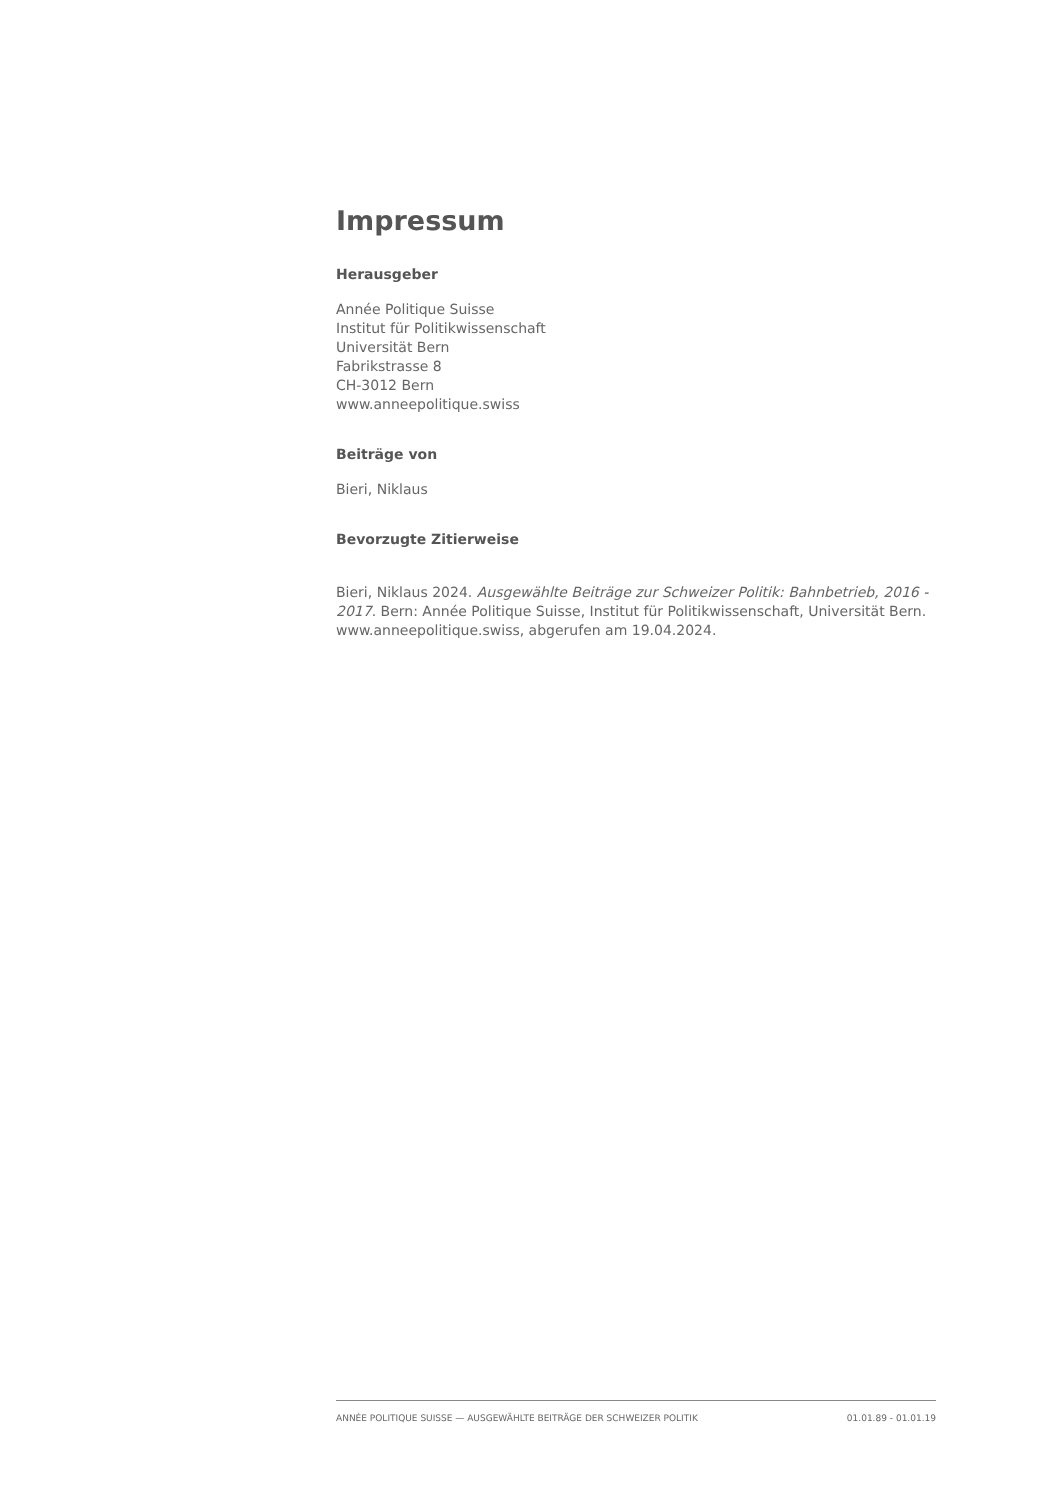Impressum
Herausgeber
Année Politique Suisse
Institut für Politikwissenschaft
Universität Bern
Fabrikstrasse 8
CH-3012 Bern
www.anneepolitique.swiss
Beiträge von
Bieri, Niklaus
Bevorzugte Zitierweise
Bieri, Niklaus 2024. Ausgewählte Beiträge zur Schweizer Politik: Bahnbetrieb, 2016 - 2017. Bern: Année Politique Suisse, Institut für Politikwissenschaft, Universität Bern. www.anneepolitique.swiss, abgerufen am 19.04.2024.
ANNÉE POLITIQUE SUISSE — AUSGEWÄHLTE BEITRÄGE DER SCHWEIZER POLITIK 01.01.89 - 01.01.19